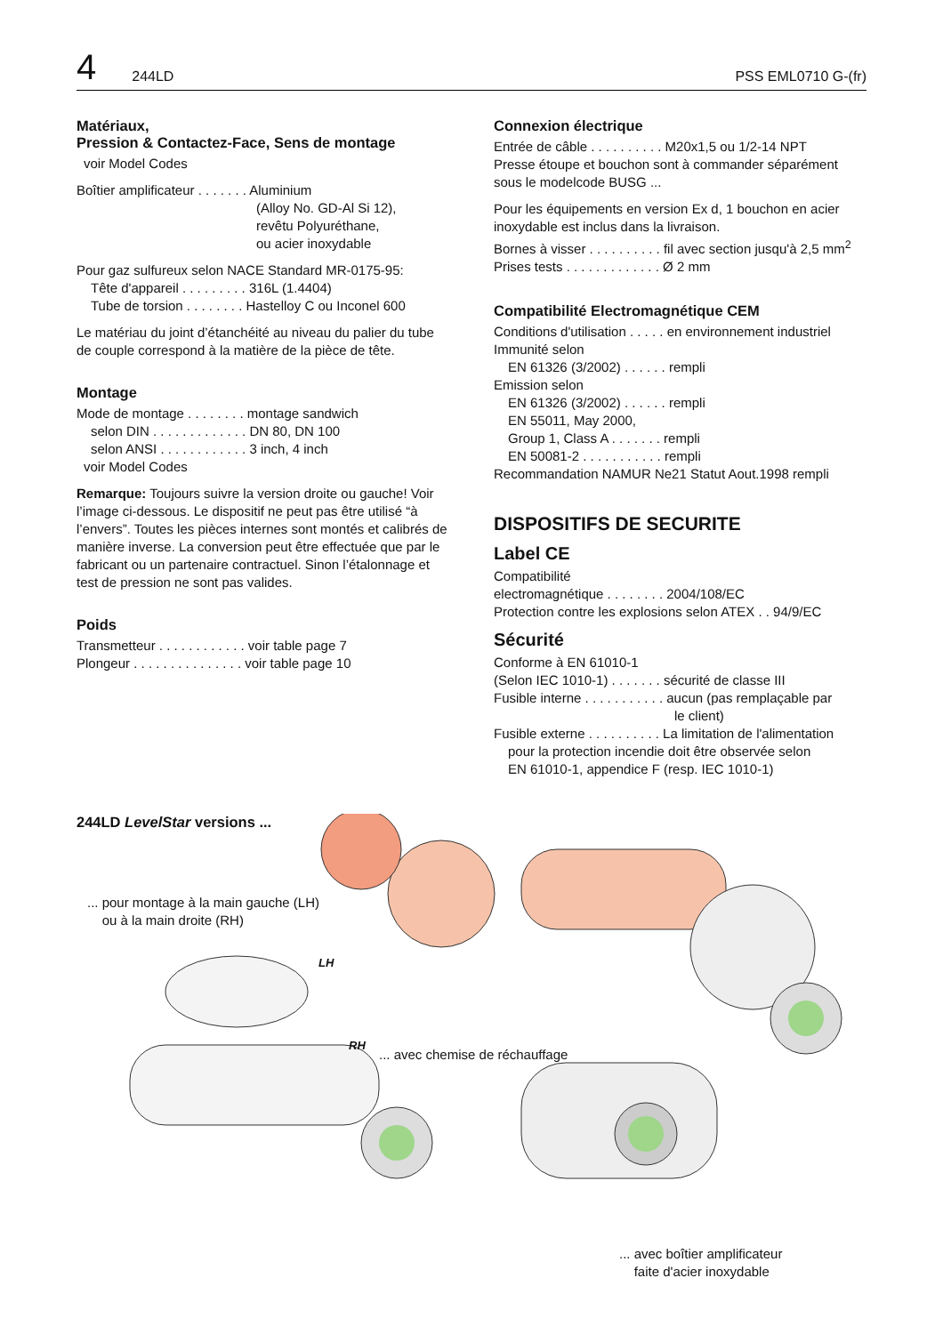4 244LD PSS EML0710 G-(fr)
Matériaux,
Pression & Contactez-Face, Sens de montage
voir Model Codes
Boîtier amplificateur . . . . . . . Aluminium
(Alloy No. GD-Al Si 12),
revêtu Polyuréthane,
ou acier inoxydable
Pour gaz sulfureux selon NACE Standard MR-0175-95:
Tête d'appareil . . . . . . . . . 316L (1.4404)
Tube de torsion . . . . . . . . Hastelloy C ou Inconel 600
Le matériau du joint d’étanchéité au niveau du palier du tube de couple correspond à la matière de la pièce de tête.
Montage
Mode de montage . . . . . . . . montage sandwich
selon DIN . . . . . . . . . . . . . DN 80, DN 100
selon ANSI . . . . . . . . . . . . 3 inch, 4 inch
voir Model Codes
Remarque: Toujours suivre la version droite ou gauche! Voir l’image ci-dessous. Le dispositif ne peut pas être utilisé “à l’envers”. Toutes les pièces internes sont montés et calibrés de manière inverse. La conversion peut être effectuée que par le fabricant ou un partenaire contractuel. Sinon l’étalonnage et test de pression ne sont pas valides.
Poids
Transmetteur . . . . . . . . . . . . voir table page 7
Plongeur . . . . . . . . . . . . . . . voir table page 10
Connexion électrique
Entrée de câble . . . . . . . . . . M20x1,5 ou 1/2-14 NPT
Presse étoupe et bouchon sont à commander séparément sous le modelcode BUSG ...
Pour les équipements en version Ex d, 1 bouchon en acier inoxydable est inclus dans la livraison.
Bornes à visser . . . . . . . . . . fil avec section jusqu'à 2,5 mm<sup>2</sup>
Prises tests . . . . . . . . . . . . . Ø 2 mm
Compatibilité Electromagnétique CEM
Conditions d'utilisation . . . . . en environnement industriel
Immunité selon
EN 61326 (3/2002) . . . . . . rempli
Emission selon
EN 61326 (3/2002) . . . . . . rempli
EN 55011, May 2000,
Group 1, Class A . . . . . . . rempli
EN 50081-2 . . . . . . . . . . . rempli
Recommandation NAMUR Ne21 Statut Aout.1998 rempli
DISPOSITIFS DE SECURITE
Label CE
Compatibilité
electromagnétique . . . . . . . . 2004/108/EC
Protection contre les explosions selon ATEX . . 94/9/EC
Sécurité
Conforme à EN 61010-1
(Selon IEC 1010-1) . . . . . . . sécurité de classe III
Fusible interne . . . . . . . . . . . aucun (pas remplaçable par
le client)
Fusible externe . . . . . . . . . . La limitation de l'alimentation
pour la protection incendie doit être observée selon
EN 61010-1, appendice F (resp. IEC 1010-1)
244LD LevelStar versions ...
... pour montage à la main gauche (LH)
ou à la main droite (RH)
LH
RH
... avec chemise de réchauffage
... avec boîtier amplificateur
faite d'acier inoxydable